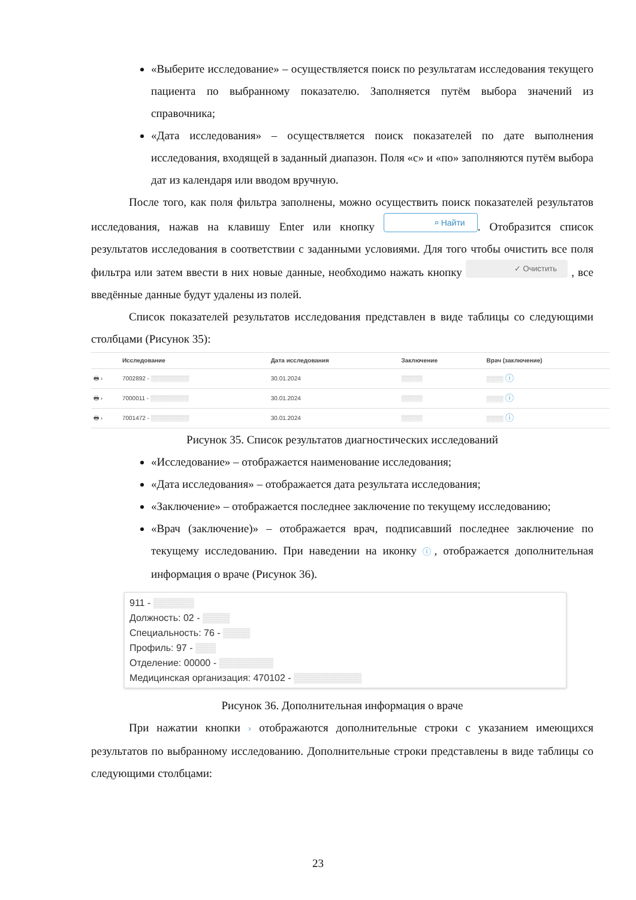«Выберите исследование» – осуществляется поиск по результатам исследования текущего пациента по выбранному показателю. Заполняется путём выбора значений из справочника;
«Дата исследования» – осуществляется поиск показателей по дате выполнения исследования, входящей в заданный диапазон. Поля «с» и «по» заполняются путём выбора дат из календаря или вводом вручную.
После того, как поля фильтра заполнены, можно осуществить поиск показателей результатов исследования, нажав на клавишу Enter или кнопку ⌕ Найти. Отобразится список результатов исследования в соответствии с заданными условиями. Для того чтобы очистить все поля фильтра или затем ввести в них новые данные, необходимо нажать кнопку ✓ Очистить , все введённые данные будут удалены из полей.
Список показателей результатов исследования представлен в виде таблицы со следующими столбцами (Рисунок 35):
| | Исследование | Дата исследования | Заключение | Врач (заключение) |
| --- | --- | --- | --- | --- |
| 🖶 › | 7002892 - ▒▒▒▒▒▒▒▒▒ | 30.01.2024 | ▒▒▒▒▒ | ▒▒▒▒ ⓘ |
| 🖶 › | 7000011 - ▒▒▒▒▒▒▒▒▒ | 30.01.2024 | ▒▒▒▒▒ | ▒▒▒▒ ⓘ |
| 🖶 › | 7001472 - ▒▒▒▒▒▒▒▒▒ | 30.01.2024 | ▒▒▒▒▒ | ▒▒▒▒ ⓘ |
Рисунок 35. Список результатов диагностических исследований
«Исследование» – отображается наименование исследования;
«Дата исследования» – отображается дата результата исследования;
«Заключение» – отображается последнее заключение по текущему исследованию;
«Врач (заключение)» – отображается врач, подписавший последнее заключение по текущему исследованию. При наведении на иконку ⓘ, отображается дополнительная информация о враче (Рисунок 36).
911 - ▒▒▒▒▒▒
Должность: 02 - ▒▒▒▒
Специальность: 76 - ▒▒▒▒
Профиль: 97 - ▒▒▒
Отделение: 00000 - ▒▒▒▒▒▒▒▒
Медицинская организация: 470102 - ▒▒▒▒▒▒▒▒▒▒
Рисунок 36. Дополнительная информация о враче
При нажатии кнопки › отображаются дополнительные строки с указанием имеющихся результатов по выбранному исследованию. Дополнительные строки представлены в виде таблицы со следующими столбцами:
23